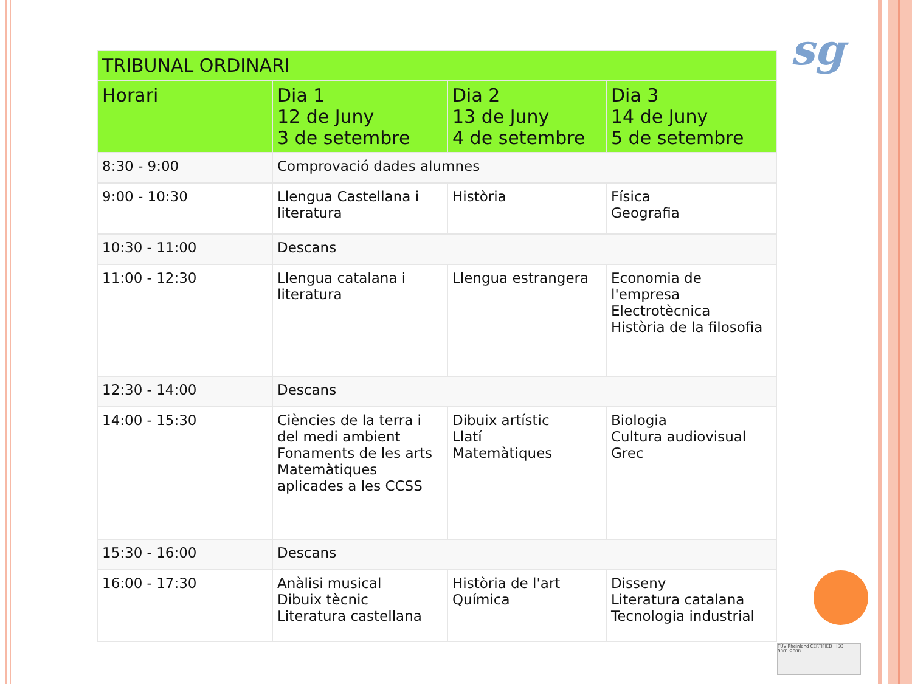sg
TÜV Rheinland CERTIFIED · ISO 9001:2008
| TRIBUNAL ORDINARI | | | |
| --- | --- | --- | --- |
| Horari | Dia 1 12 de Juny 3 de setembre | Dia 2 13 de Juny 4 de setembre | Dia 3 14 de Juny 5 de setembre |
| 8:30 - 9:00 | Comprovació dades alumnes | | |
| 9:00 - 10:30 | Llengua Castellana i literatura | Història | Física Geografia |
| 10:30 - 11:00 | Descans | | |
| 11:00 - 12:30 | Llengua catalana i literatura | Llengua estrangera | Economia de l'empresa Electrotècnica Història de la filosofia |
| 12:30 - 14:00 | Descans | | |
| 14:00 - 15:30 | Ciències de la terra i del medi ambient Fonaments de les arts Matemàtiques aplicades a les CCSS | Dibuix artístic Llatí Matemàtiques | Biologia Cultura audiovisual Grec |
| 15:30 - 16:00 | Descans | | |
| 16:00 - 17:30 | Anàlisi musical Dibuix tècnic Literatura castellana | Història de l'art Química | Disseny Literatura catalana Tecnologia industrial |